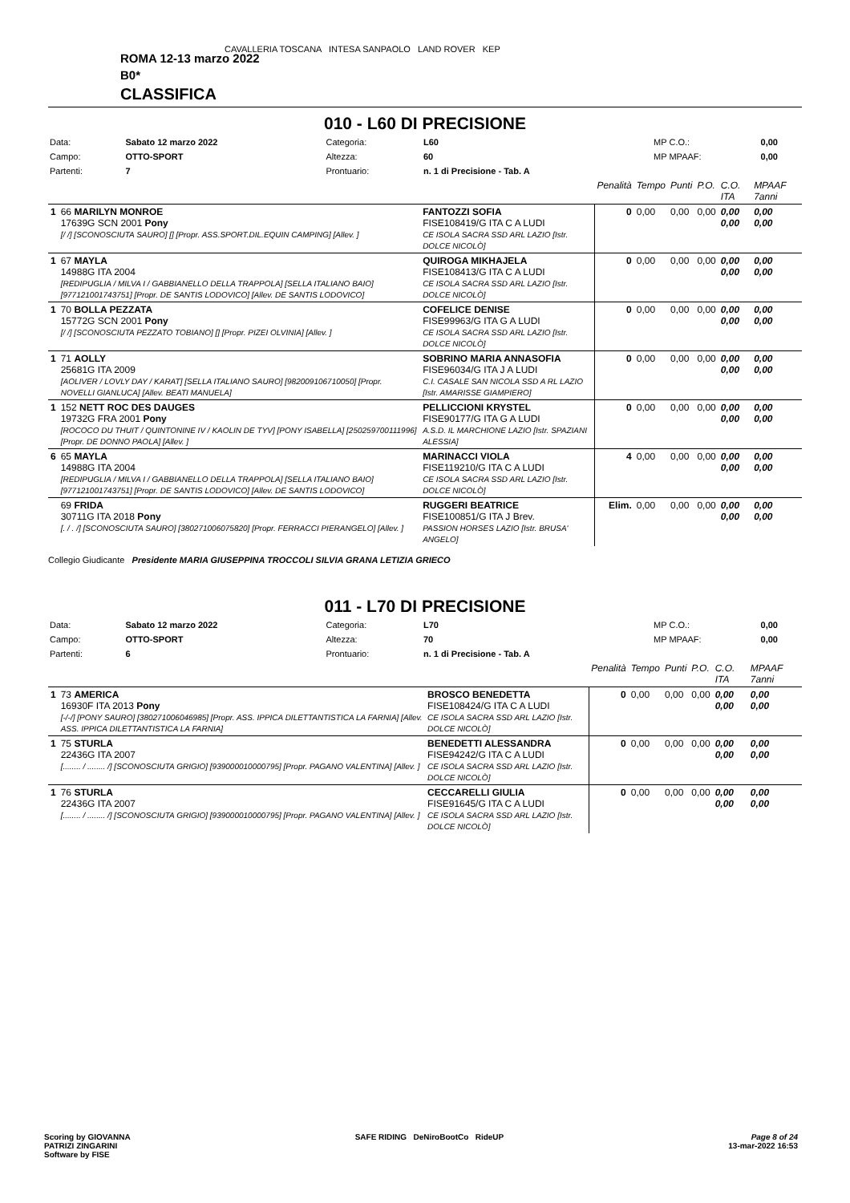CAVALLERIA TOSCANA INTESA SANPAOLO LAND ROVER KEP
ROMA 12-13 marzo 2022
B0*
CLASSIFICA
010 - L60 DI PRECISIONE
| Data: | Sabato 12 marzo 2022 | Categoria: | L60 | MP C.O.: | 0,00 |
| Campo: | OTTO-SPORT | Altezza: | 60 | MP MPAAF: | 0,00 |
| Partenti: | 7 | Prontuario: | n. 1 di Precisione - Tab. A | | |
| | | | Penalità | Tempo | Punti | P.O. | C.O. ITA | MPAAF 7anni |
| 1 | 66 MARILYN MONROE 17639G SCN 2001 Pony [/ /] [SCONOSCIUTA SAURO] [] [Propr. ASS.SPORT.DIL.EQUIN CAMPING] [Allev. ] | FANTOZZI SOFIA FISE108419/G ITA C A LUDI CE ISOLA SACRA SSD ARL LAZIO [Istr. DOLCE NICOLÒ] | 0 | 0,00 | 0,00 | 0,00 | 0,00 0,00 | 0,00 0,00 |
| 1 | 67 MAYLA 14988G ITA 2004 [REDIPUGLIA / MILVA I / GABBIANELLO DELLA TRAPPOLA] [SELLA ITALIANO BAIO] [977121001743751] [Propr. DE SANTIS LODOVICO] [Allev. DE SANTIS LODOVICO] | QUIROGA MIKHAJELA FISE108413/G ITA C A LUDI CE ISOLA SACRA SSD ARL LAZIO [Istr. DOLCE NICOLÒ] | 0 | 0,00 | 0,00 | 0,00 | 0,00 0,00 | 0,00 0,00 |
| 1 | 70 BOLLA PEZZATA 15772G SCN 2001 Pony [/ /] [SCONOSCIUTA PEZZATO TOBIANO] [] [Propr. PIZEI OLVINIA] [Allev. ] | COFELICE DENISE FISE99963/G ITA G A LUDI CE ISOLA SACRA SSD ARL LAZIO [Istr. DOLCE NICOLÒ] | 0 | 0,00 | 0,00 | 0,00 | 0,00 0,00 | 0,00 0,00 |
| 1 | 71 AOLLY 25681G ITA 2009 [AOLIVER / LOVLY DAY / KARAT] [SELLA ITALIANO SAURO] [982009106710050] [Propr. NOVELLI GIANLUCA] [Allev. BEATI MANUELA] | SOBRINO MARIA ANNASOFIA FISE96034/G ITA J A LUDI C.I. CASALE SAN NICOLA SSD A RL LAZIO [Istr. AMARISSE GIAMPIERO] | 0 | 0,00 | 0,00 | 0,00 | 0,00 0,00 | 0,00 0,00 |
| 1 | 152 NETT ROC DES DAUGES 19732G FRA 2001 Pony [ROCOCO DU THUIT / QUINTONINE IV / KAOLIN DE TYV] [PONY ISABELLA] [250259700111996] [Propr. DE DONNO PAOLA] [Allev. ] | PELLICCIONI KRYSTEL FISE90177/G ITA G A LUDI A.S.D. IL MARCHIONE LAZIO [Istr. SPAZIANI ALESSIA] | 0 | 0,00 | 0,00 | 0,00 | 0,00 0,00 | 0,00 0,00 |
| 6 | 65 MAYLA 14988G ITA 2004 [REDIPUGLIA / MILVA I / GABBIANELLO DELLA TRAPPOLA] [SELLA ITALIANO BAIO] [977121001743751] [Propr. DE SANTIS LODOVICO] [Allev. DE SANTIS LODOVICO] | MARINACCI VIOLA FISE119210/G ITA C A LUDI CE ISOLA SACRA SSD ARL LAZIO [Istr. DOLCE NICOLÒ] | 4 | 0,00 | 0,00 | 0,00 | 0,00 0,00 | 0,00 0,00 |
| | 69 FRIDA 30711G ITA 2018 Pony [. / . /] [SCONOSCIUTA SAURO] [380271006075820] [Propr. FERRACCI PIERANGELO] [Allev. ] | RUGGERI BEATRICE FISE100851/G ITA J Brev. PASSION HORSES LAZIO [Istr. BRUSA' ANGELO] | Elim. | 0,00 | 0,00 | 0,00 | 0,00 0,00 | 0,00 0,00 |
Collegio Giudicante Presidente MARIA GIUSEPPINA TROCCOLI SILVIA GRANA LETIZIA GRIECO
011 - L70 DI PRECISIONE
| Data: | Sabato 12 marzo 2022 | Categoria: | L70 | MP C.O.: | 0,00 |
| Campo: | OTTO-SPORT | Altezza: | 70 | MP MPAAF: | 0,00 |
| Partenti: | 6 | Prontuario: | n. 1 di Precisione - Tab. A | | |
| | | | Penalità | Tempo | Punti | P.O. | C.O. ITA | MPAAF 7anni |
| 1 | 73 AMERICA 16930F ITA 2013 Pony [-/-/] [PONY SAURO] [380271006046985] [Propr. ASS. IPPICA DILETTANTISTICA LA FARNIA] [Allev. ASS. IPPICA DILETTANTISTICA LA FARNIA] | BROSCO BENEDETTA FISE108424/G ITA C A LUDI CE ISOLA SACRA SSD ARL LAZIO [Istr. DOLCE NICOLÒ] | 0 | 0,00 | 0,00 | 0,00 | 0,00 0,00 | 0,00 0,00 |
| 1 | 75 STURLA 22436G ITA 2007 [........ / ........ /] [SCONOSCIUTA GRIGIO] [939000010000795] [Propr. PAGANO VALENTINA] [Allev. ] | BENEDETTI ALESSANDRA FISE94242/G ITA C A LUDI CE ISOLA SACRA SSD ARL LAZIO [Istr. DOLCE NICOLÒ] | 0 | 0,00 | 0,00 | 0,00 | 0,00 0,00 | 0,00 0,00 |
| 1 | 76 STURLA 22436G ITA 2007 [........ / ........ /] [SCONOSCIUTA GRIGIO] [939000010000795] [Propr. PAGANO VALENTINA] [Allev. ] | CECCARELLI GIULIA FISE91645/G ITA C A LUDI CE ISOLA SACRA SSD ARL LAZIO [Istr. DOLCE NICOLÒ] | 0 | 0,00 | 0,00 | 0,00 | 0,00 0,00 | 0,00 0,00 |
Scoring by GIOVANNA
PATRIZI ZINGARINI
Software by FISE
SAFE RIDING DeNiroBootCo RideUP
Page 8 of 24
13-mar-2022 16:53